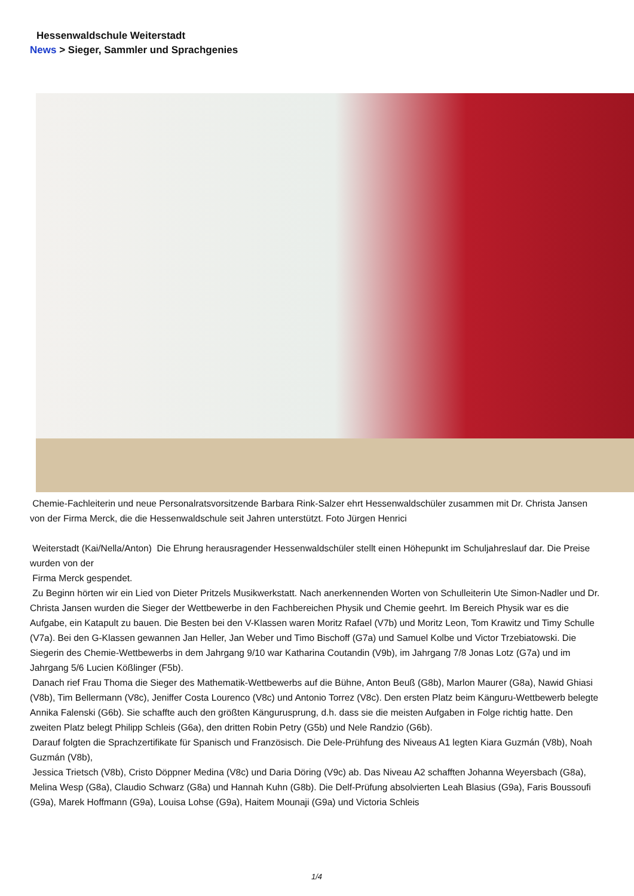Hessenwaldschule Weiterstadt
News > Sieger, Sammler und Sprachgenies
Chemie-Fachleiterin und neue Personalratsvorsitzende Barbara Rink-Salzer ehrt Hessenwaldschüler zusammen mit Dr. Christa Jansen von der Firma Merck, die die Hessenwaldschule seit Jahren unterstützt. Foto Jürgen Henrici
Weiterstadt (Kai/Nella/Anton) Die Ehrung herausragender Hessenwaldschüler stellt einen Höhepunkt im Schuljahreslauf dar. Die Preise wurden von der
Firma Merck gespendet.
Zu Beginn hörten wir ein Lied von Dieter Pritzels Musikwerkstatt. Nach anerkennenden Worten von Schulleiterin Ute Simon-Nadler und Dr. Christa Jansen wurden die Sieger der Wettbewerbe in den Fachbereichen Physik und Chemie geehrt. Im Bereich Physik war es die Aufgabe, ein Katapult zu bauen. Die Besten bei den V-Klassen waren Moritz Rafael (V7b) und Moritz Leon, Tom Krawitz und Timy Schulle (V7a). Bei den G-Klassen gewannen Jan Heller, Jan Weber und Timo Bischoff (G7a) und Samuel Kolbe und Victor Trzebiatowski. Die Siegerin des Chemie-Wettbewerbs in dem Jahrgang 9/10 war Katharina Coutandin (V9b), im Jahrgang 7/8 Jonas Lotz (G7a) und im Jahrgang 5/6 Lucien Kößlinger (F5b).
Danach rief Frau Thoma die Sieger des Mathematik-Wettbewerbs auf die Bühne, Anton Beuß (G8b), Marlon Maurer (G8a), Nawid Ghiasi (V8b), Tim Bellermann (V8c), Jeniffer Costa Lourenco (V8c) und Antonio Torrez (V8c). Den ersten Platz beim Känguru-Wettbewerb belegte Annika Falenski (G6b). Sie schaffte auch den größten Kängurusprung, d.h. dass sie die meisten Aufgaben in Folge richtig hatte. Den zweiten Platz belegt Philipp Schleis (G6a), den dritten Robin Petry (G5b) und Nele Randzio (G6b).
Darauf folgten die Sprachzertifikate für Spanisch und Französisch. Die Dele-Prühfung des Niveaus A1 legten Kiara Guzmán (V8b), Noah Guzmán (V8b),
Jessica Trietsch (V8b), Cristo Döppner Medina (V8c) und Daria Döring (V9c) ab. Das Niveau A2 schafften Johanna Weyersbach (G8a), Melina Wesp (G8a), Claudio Schwarz (G8a) und Hannah Kuhn (G8b). Die Delf-Prüfung absolvierten Leah Blasius (G9a), Faris Boussoufi (G9a), Marek Hoffmann (G9a), Louisa Lohse (G9a), Haitem Mounaji (G9a) und Victoria Schleis
1/4